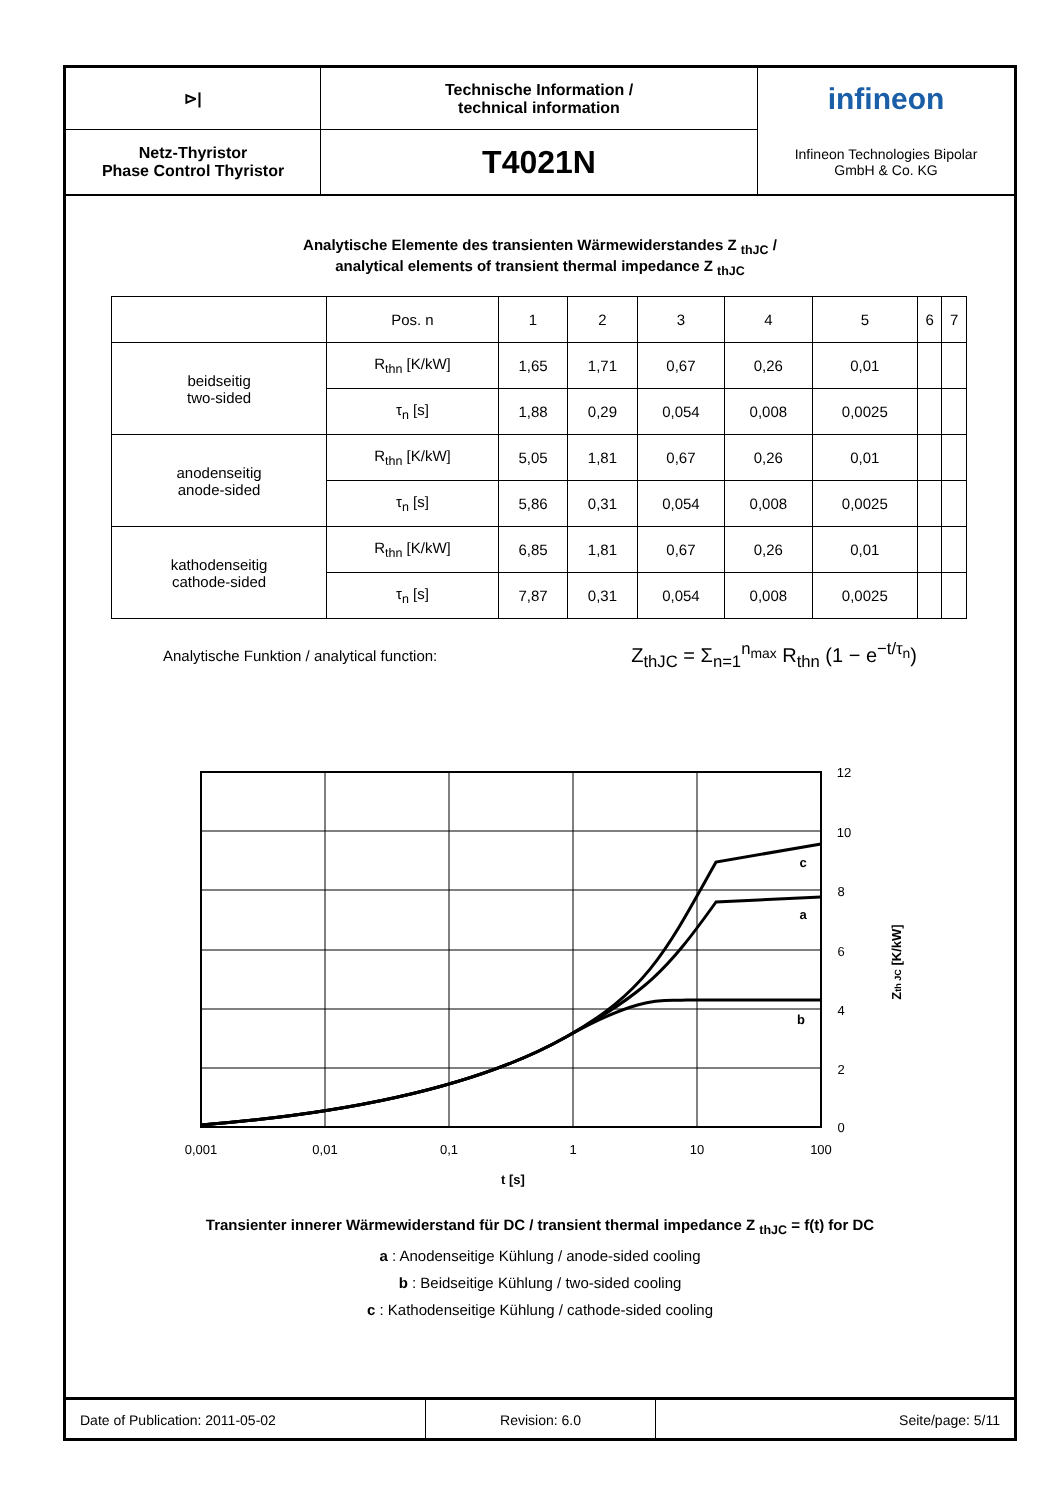⊳|
Technische Information /
technical information
infineon
Netz-Thyristor
Phase Control Thyristor
T4021N
Infineon Technologies Bipolar
GmbH & Co. KG
Analytische Elemente des transienten Wärmewiderstandes Z <sub>thJC</sub> /
analytical elements of transient thermal impedance Z <sub>thJC</sub>
| | Pos. n | 1 | 2 | 3 | 4 | 5 | 6 | 7 |
| beidseitig two-sided | R<sub>thn</sub> [K/kW] | 1,65 | 1,71 | 0,67 | 0,26 | 0,01 | | |
| | τ<sub>n</sub> [s] | 1,88 | 0,29 | 0,054 | 0,008 | 0,0025 | | |
| anodenseitig anode-sided | R<sub>thn</sub> [K/kW] | 5,05 | 1,81 | 0,67 | 0,26 | 0,01 | | |
| | τ<sub>n</sub> [s] | 5,86 | 0,31 | 0,054 | 0,008 | 0,0025 | | |
| kathodenseitig cathode-sided | R<sub>thn</sub> [K/kW] | 6,85 | 1,81 | 0,67 | 0,26 | 0,01 | | |
| | τ<sub>n</sub> [s] | 7,87 | 0,31 | 0,054 | 0,008 | 0,0025 | | |
Analytische Funktion / analytical function: Z<sub>thJC</sub> = Σ<sub>n=1</sub><sup>n<sub>max</sub></sup> R<sub>thn</sub> (1 − e<sup>−t/τ<sub>n</sub></sup>)
0,001
0,01
0,1
1
10
100
0
2
4
6
8
10
12
t [s]
c
a
b
Zth JC [K/kW]
Transienter innerer Wärmewiderstand für DC / transient thermal impedance Z <sub>thJC</sub> = f(t) for DC
a : Anodenseitige Kühlung / anode-sided cooling
b : Beidseitige Kühlung / two-sided cooling
c : Kathodenseitige Kühlung / cathode-sided cooling
Date of Publication: 2011-05-02
Revision: 6.0
Seite/page: 5/11